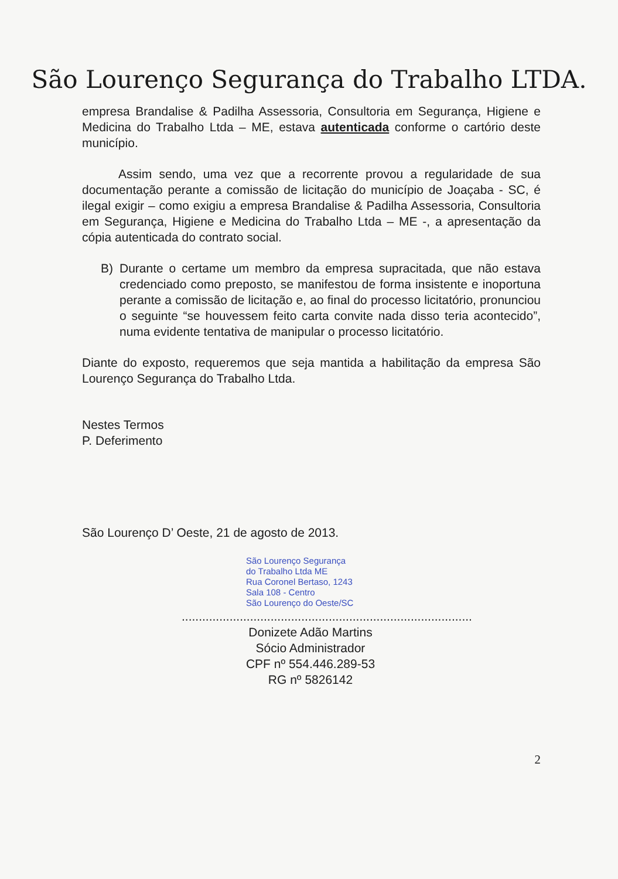São Lourenço Segurança do Trabalho LTDA.
empresa Brandalise & Padilha Assessoria, Consultoria em Segurança, Higiene e Medicina do Trabalho Ltda – ME, estava autenticada conforme o cartório deste município.
Assim sendo, uma vez que a recorrente provou a regularidade de sua documentação perante a comissão de licitação do município de Joaçaba - SC, é ilegal exigir – como exigiu a empresa Brandalise & Padilha Assessoria, Consultoria em Segurança, Higiene e Medicina do Trabalho Ltda – ME -, a apresentação da cópia autenticada do contrato social.
B) Durante o certame um membro da empresa supracitada, que não estava credenciado como preposto, se manifestou de forma insistente e inoportuna perante a comissão de licitação e, ao final do processo licitatório, pronunciou o seguinte “se houvessem feito carta convite nada disso teria acontecido”, numa evidente tentativa de manipular o processo licitatório.
Diante do exposto, requeremos que seja mantida a habilitação da empresa São Lourenço Segurança do Trabalho Ltda.
Nestes Termos
P. Deferimento
São Lourenço D’ Oeste, 21 de agosto de 2013.
São Lourenço Segurança
do Trabalho Ltda ME
Rua Coronel Bertaso, 1243
Sala 108 - Centro
São Lourenço do Oeste/SC
.....................................................................................
Donizete Adão Martins
Sócio Administrador
CPF nº 554.446.289-53
RG nº 5826142
2